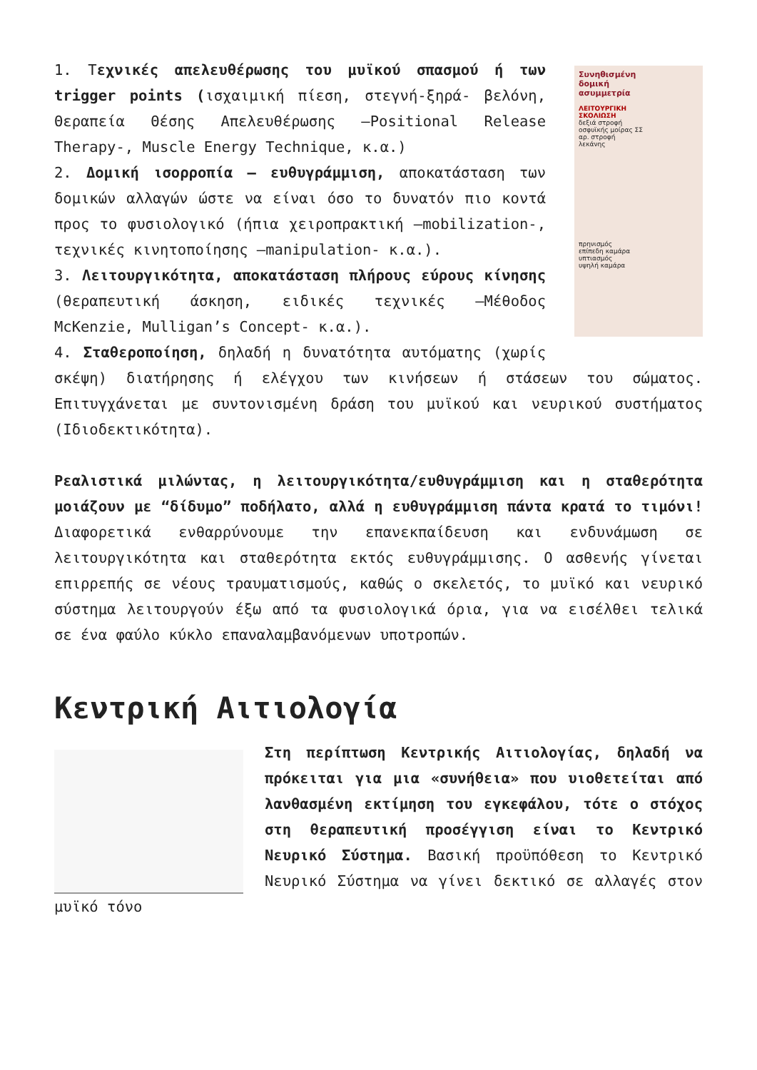Συνηθισμένη
δομική
ασυμμετρία
ΛΕΙΤΟΥΡΓΙΚΗ
ΣΚΟΛΙΩΣΗ
δεξιά στροφή
οσφυϊκής μοίρας ΣΣ
αρ. στροφή
λεκάνης
πρηνισμός
επίπεδη καμάρα
υπτιασμός
υψηλή καμάρα
1. Τεχνικές απελευθέρωσης του μυϊκού σπασμού ή των trigger points (ισχαιμική πίεση, στεγνή-ξηρά- βελόνη, Θεραπεία Θέσης Απελευθέρωσης –Positional Release Therapy-, Muscle Energy Technique, κ.α.)
2. Δομική ισορροπία – ευθυγράμμιση, αποκατάσταση των δομικών αλλαγών ώστε να είναι όσο το δυνατόν πιο κοντά προς το φυσιολογικό (ήπια χειροπρακτική –mobilization-, τεχνικές κινητοποίησης –manipulation- κ.α.).
3. Λειτουργικότητα, αποκατάσταση πλήρους εύρους κίνησης (θεραπευτική άσκηση, ειδικές τεχνικές –Μέθοδος McKenzie, Mulligan’s Concept- κ.α.).
4. Σταθεροποίηση, δηλαδή η δυνατότητα αυτόματης (χωρίς σκέψη) διατήρησης ή ελέγχου των κινήσεων ή στάσεων του σώματος. Επιτυγχάνεται με συντονισμένη δράση του μυϊκού και νευρικού συστήματος (Ιδιοδεκτικότητα).
Ρεαλιστικά μιλώντας, η λειτουργικότητα/ευθυγράμμιση και η σταθερότητα μοιάζουν με “δίδυμο” ποδήλατο, αλλά η ευθυγράμμιση πάντα κρατά το τιμόνι! Διαφορετικά ενθαρρύνουμε την επανεκπαίδευση και ενδυνάμωση σε λειτουργικότητα και σταθερότητα εκτός ευθυγράμμισης. Ο ασθενής γίνεται επιρρεπής σε νέους τραυματισμούς, καθώς ο σκελετός, το μυϊκό και νευρικό σύστημα λειτουργούν έξω από τα φυσιολογικά όρια, για να εισέλθει τελικά σε ένα φαύλο κύκλο επαναλαμβανόμενων υποτροπών.
Κεντρική Αιτιολογία
Στη περίπτωση Κεντρικής Αιτιολογίας, δηλαδή να πρόκειται για μια «συνήθεια» που υιοθετείται από λανθασμένη εκτίμηση του εγκεφάλου, τότε ο στόχος στη θεραπευτική προσέγγιση είναι το Κεντρικό Νευρικό Σύστημα. Βασική προϋπόθεση το Κεντρικό Νευρικό Σύστημα να γίνει δεκτικό σε αλλαγές στον μυϊκό τόνο